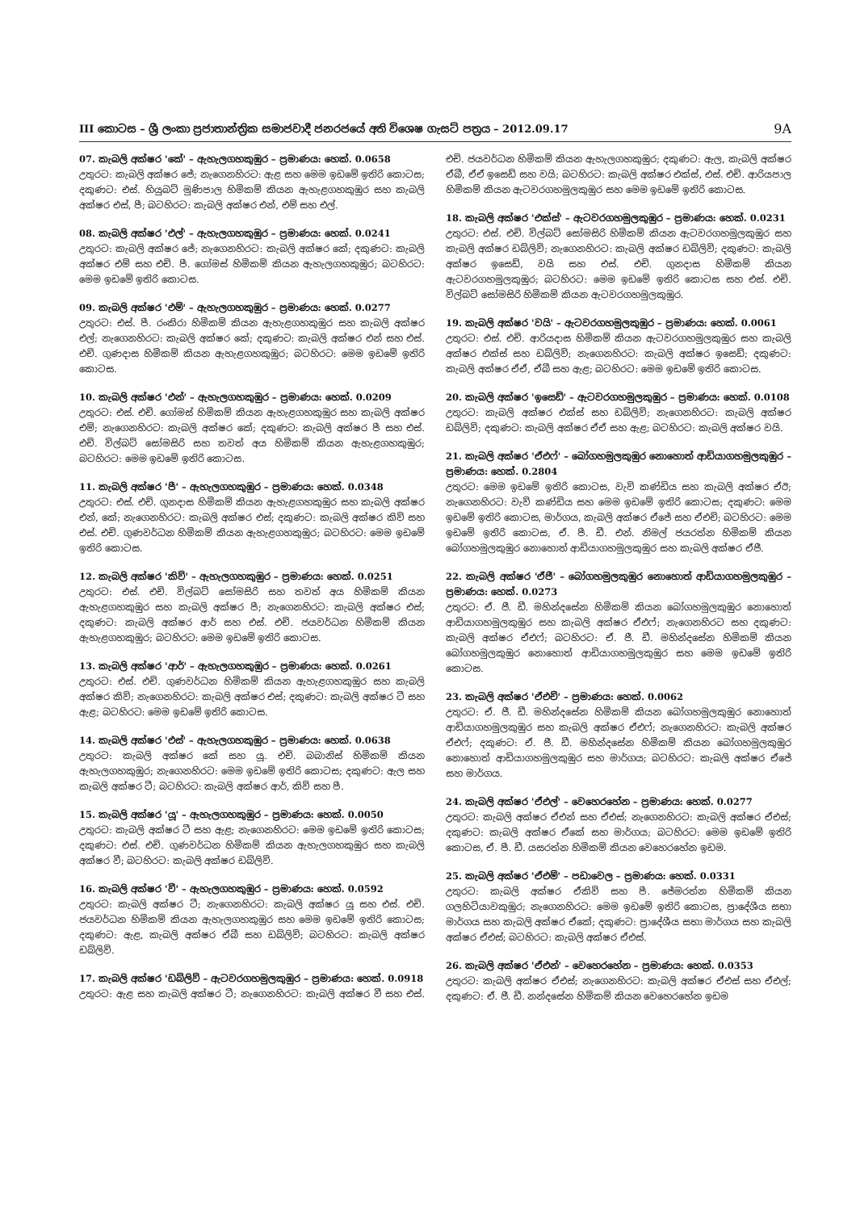III කොටස – ශ්‍රී ලංකා ප්‍රජාතාන්ත්‍රික සමාජවාදී ජනරජයේ අති විශෙෂ ගැසට් පත්‍රය – 2012.09.17 9A
07. කැබලි අක්ෂර 'කේ' – ඇහැලගහකුඹුර – ප්‍රමාණය: හෙක්. 0.0658
උතුරට: කැබලි අක්ෂර ජේ; නැගෙනහිරට: ඇළ සහ මෙම ඉඩමේ ඉතිරි කොටස; දකුණට: එස්. හියුබට් මුණිපාල හිමිකම් කියන ඇහැළගහකුඹුර සහ කැබලි අක්ෂර එස්, පී; බටහිරට: කැබලි අක්ෂර එන්, එම් සහ එල්.
08. කැබලි අක්ෂර 'එල්' – ඇහැලගහකුඹුර – ප්‍රමාණය: හෙක්. 0.0241
උතුරට: කැබලි අක්ෂර ජේ; නැගෙනහිරට: කැබලි අක්ෂර කේ; දකුණට: කැබලි අක්ෂර එම් සහ එච්. පී. ගෝමස් හිමිකම් කියන ඇහැලගහකුඹුර; බටහිරට: මෙම ඉඩමේ ඉතිරි කොටස.
09. කැබලි අක්ෂර 'එම්' – ඇහැලගහකුඹුර – ප්‍රමාණය: හෙක්. 0.0277
උතුරට: එස්. පී. රංකිරා හිමිකම් කියන ඇහැළගහකුඹුර සහ කැබලි අක්ෂර එල්; නැගෙනහිරට: කැබලි අක්ෂර කේ; දකුණට: කැබලි අක්ෂර එන් සහ එස්. එච්. ගුණදාස හිමිකම් කියන ඇහැළගහකුඹුර; බටහිරට: මෙම ඉඩමේ ඉතිරි කොටස.
10. කැබලි අක්ෂර 'එන්' – ඇහැලගහකුඹුර – ප්‍රමාණය: හෙක්. 0.0209
උතුරට: එස්. එච්. ගෝමස් හිමිකම් කියන ඇහැළගහකුඹුර සහ කැබලි අක්ෂර එම්; නැගෙනහිරට: කැබලි අක්ෂර කේ; දකුණට: කැබලි අක්ෂර පී සහ එස්. එච්. විල්බට් සෝමසිරි සහ තවත් අය හිමිකම් කියන ඇහැළගහකුඹුර; බටහිරට: මෙම ඉඩමේ ඉතිරි කොටස.
11. කැබලි අක්ෂර 'පී' – ඇහැලගහකුඹුර – ප්‍රමාණය: හෙක්. 0.0348
උතුරට: එස්. එච්. ගුනදාස හිමිකම් කියන ඇහැළගහකුඹුර සහ කැබලි අක්ෂර එන්, කේ; නැගෙනහිරට: කැබලි අක්ෂර එස්; දකුණට: කැබලි අක්ෂර කිව් සහ එස්. එච්. ගුණවර්ධන හිමිකම් කියන ඇහැළගහකුඹුර; බටහිරට: මෙම ඉඩමේ ඉතිරි කොටස.
12. කැබලි අක්ෂර 'කිව්' – ඇහැලගහකුඹුර – ප්‍රමාණය: හෙක්. 0.0251
උතුරට: එස්. එච්. විල්බට් සෝමසිරි සහ තවත් අය හිමිකම් කියන ඇහැළගහකුඹුර සහ කැබලි අක්ෂර පී; නැගෙනහිරට: කැබලි අක්ෂර එස්; දකුණට: කැබලි අක්ෂර ආර් සහ එස්. එච්. ජයවර්ධන හිමිකම් කියන ඇහැළගහකුඹුර; බටහිරට: මෙම ඉඩමේ ඉතිරි කොටස.
13. කැබලි අක්ෂර 'ආර්' – ඇහැලගහකුඹුර – ප්‍රමාණය: හෙක්. 0.0261
උතුරට: එස්. එච්. ගුණවර්ධන හිමිකම් කියන ඇහැළගහකුඹුර සහ කැබලි අක්ෂර කිව්; නැගෙනහිරට: කැබලි අක්ෂර එස්; දකුණට: කැබලි අක්ෂර ටී සහ ඇළ; බටහිරට: මෙම ඉඩමේ ඉතිරි කොටස.
14. කැබලි අක්ෂර 'එස්' – ඇහැලගහකුඹුර – ප්‍රමාණය: හෙක්. 0.0638
උතුරට: කැබලි අක්ෂර කේ සහ යූ. එච්. බබානිස් හිමිකම් කියන ඇහැලගහකුඹුර; නැගෙනහිරට: මෙම ඉඩමේ ඉතිරි කොටස; දකුණට: ඇල සහ කැබලි අක්ෂර ටී; බටහිරට: කැබලි අක්ෂර ආර්, කිව් සහ පී.
15. කැබලි අක්ෂර 'යූ' – ඇහැලගහකුඹුර – ප්‍රමාණය: හෙක්. 0.0050
උතුරට: කැබලි අක්ෂර ටී සහ ඇළ; නැගෙනහිරට: මෙම ඉඩමේ ඉතිරි කොටස; දකුණට: එස්. එච්. ගුණවර්ධන හිමිකම් කියන ඇහැලගහකුඹුර සහ කැබලි අක්ෂර වී; බටහිරට: කැබලි අක්ෂර ඩබ්ලිව්.
16. කැබලි අක්ෂර 'වී' – ඇහැලගහකුඹුර – ප්‍රමාණය: හෙක්. 0.0592
උතුරට: කැබලි අක්ෂර ටී; නැගෙනහිරට: කැබලි අක්ෂර යූ සහ එස්. එච්. ජයවර්ධන හිමිකම් කියන ඇහැලගහකුඹුර සහ මෙම ඉඩමේ ඉතිරි කොටස; දකුණට: ඇළ, කැබලි අක්ෂර ඒබී සහ ඩබ්ලිව්; බටහිරට: කැබලි අක්ෂර ඩබ්ලිව්.
17. කැබලි අක්ෂර 'ඩබ්ලිව් – ඇටවරගහමුලකුඹුර – ප්‍රමාණය: හෙක්. 0.0918
උතුරට: ඇළ සහ කැබලි අක්ෂර ටී; නැගෙනහිරට: කැබලි අක්ෂර වී සහ එස්. එච්. ජයවර්ධන හිමිකම් කියන ඇහැලගහකුඹුර; දකුණට: ඇල, කැබලි අක්ෂර ඒබී, ඒඒ ඉසෙඩ් සහ වයි; බටහිරට: කැබලි අක්ෂර එක්ස්, එස්. එච්. ආරියපාල හිමිකම් කියන ඇටවරගහමුලකුඹුර සහ මෙම ඉඩමේ ඉතිරි කොටස.
18. කැබලි අක්ෂර 'එක්ස්' – ඇටවරගහමුලකුඹුර – ප්‍රමාණය: හෙක්. 0.0231
උතුරට: එස්. එච්. විල්බට් සෝමසිරි හිමිකම් කියන ඇටවරගහමුලකුඹුර සහ කැබලි අක්ෂර ඩබ්ලිව්; නැගෙනහිරට: කැබලි අක්ෂර ඩබ්ලිව්; දකුණට: කැබලි අක්ෂර ඉසෙඩ්, වයි සහ එස්. එච්. ගුනදාස හිමිකම් කියන ඇටවරගහමුලකුඹුර; බටහිරට: මෙම ඉඩමේ ඉතිරි කොටස සහ එස්. එච්. විල්බට් සෝමසිරි හිමිකම් කියන ඇටවරගහමුලකුඹුර.
19. කැබලි අක්ෂර 'වයි' – ඇටවරගහමුලකුඹුර – ප්‍රමාණය: හෙක්. 0.0061
උතුරට: එස්. එච්. ආරියදාස හිමිකම් කියන ඇටවරගහමුලකුඹුර සහ කැබලි අක්ෂර එක්ස් සහ ඩබ්ලිව්; නැගෙනහිරට: කැබලි අක්ෂර ඉසෙඩ්; දකුණට: කැබලි අක්ෂර ඒඒ, ඒබී සහ ඇළ; බටහිරට: මෙම ඉඩමේ ඉතිරි කොටස.
20. කැබලි අක්ෂර 'ඉසෙඩ්' – ඇටවරගහමුලකුඹුර – ප්‍රමාණය: හෙක්. 0.0108
උතුරට: කැබලි අක්ෂර එක්ස් සහ ඩබ්ලිව්; නැගෙනහිරට: කැබලි අක්ෂර ඩබ්ලිව්; දකුණට: කැබලි අක්ෂර ඒඒ සහ ඇළ; බටහිරට: කැබලි අක්ෂර වයි.
21. කැබලි අක්ෂර 'ඒඑෆ්' – බෝගහමුලකුඹුර නොහොත් ආඩියාගහමුලකුඹුර – ප්‍රමාණය: හෙක්. 0.2804
උතුරට: මෙම ඉඩමේ ඉතිරි කොටස, වැව් කණ්ඩිය සහ කැබලි අක්ෂර ඒඊ; නැගෙනහිරට: වැව් කණ්ඩිය සහ මෙම ඉඩමේ ඉතිරි කොටස; දකුණට: මෙම ඉඩමේ ඉතිරි කොටස, මාර්ගය, කැබලි අක්ෂර ඒජේ සහ ඒඑච්; බටහිරට: මෙම ඉඩමේ ඉතිරි කොටස, ඒ. පී. ඩී. එන්. නිමල් ජයරත්න හිමිකම් කියන බෝගහමුලකුඹුර නොහොත් ආඩියාගහමුලකුඹුර සහ කැබලි අක්ෂර ඒජී.
22. කැබලි අක්ෂර 'ඒජී' – බෝගහමුලකුඹුර නොහොත් ආඩියාගහමුලකුඹුර – ප්‍රමාණය: හෙක්. 0.0273
උතුරට: ඒ. ජී. ඩී. මහින්දසේන හිමිකම් කියන බෝගහමුලකුඹුර නොහොත් ආඩියාගහමුලකුඹුර සහ කැබලි අක්ෂර ඒඑෆ්; නැගෙනහිරට සහ දකුණට: කැබලි අක්ෂර ඒඑෆ්; බටහිරට: ඒ. ජී. ඩී. මහින්දසේන හිමිකම් කියන බෝගහමුලකුඹුර නොහොත් ආඩියාගහමුලකුඹුර සහ මෙම ඉඩමේ ඉතිරි කොටස.
23. කැබලි අක්ෂර 'ඒඑච්' – ප්‍රමාණය: හෙක්. 0.0062
උතුරට: ඒ. ජී. ඩී. මහින්දසේන හිමිකම් කියන බෝගහමුලකුඹුර නොහොත් ආඩියාගහමුලකුඹුර සහ කැබලි අක්ෂර ඒඑෆ්; නැගෙනහිරට: කැබලි අක්ෂර ඒඑෆ්; දකුණට: ඒ. ජී. ඩී. මහින්දසේන හිමිකම් කියන බෝගහමුලකුඹුර නොහොත් ආඩියාගහමුලකුඹුර සහ මාර්ගය; බටහිරට: කැබලි අක්ෂර ඒජේ සහ මාර්ගය.
24. කැබලි අක්ෂර 'ඒඑල්' – වෙහෙරහේන – ප්‍රමාණය: හෙක්. 0.0277
උතුරට: කැබලි අක්ෂර ඒඑන් සහ ඒඑස්; නැගෙනහිරට: කැබලි අක්ෂර ඒඑස්; දකුණට: කැබලි අක්ෂර ඒකේ සහ මාර්ගය; බටහිරට: මෙම ඉඩමේ ඉතිරි කොටස, ඒ. පී. ඩී. යසරත්න හිමිකම් කියන වෙහෙරහේන ඉඩම.
25. කැබලි අක්ෂර 'ඒඑම්' – පඩාවෙල – ප්‍රමාණය: හෙක්. 0.0331
උතුරට: කැබලි අක්ෂර ඒකිව් සහ පී. ජේමරත්න හිමිකම් කියන ගලහිටියාවකුඹුර; නැගෙනහිරට: මෙම ඉඩමේ ඉතිරි කොටස, ප්‍රාදේශීය සභා මාර්ගය සහ කැබලි අක්ෂර ඒකේ; දකුණට: ප්‍රාදේශීය සභා මාර්ගය සහ කැබලි අක්ෂර ඒඑස්; බටහිරට: කැබලි අක්ෂර ඒඑස්.
26. කැබලි අක්ෂර 'ඒඑන්' – වෙහෙරහේන – ප්‍රමාණය: හෙක්. 0.0353
උතුරට: කැබලි අක්ෂර ඒඑස්; නැගෙනහිරට: කැබලි අක්ෂර ඒඑස් සහ ඒඑල්; දකුණට: ඒ. ජී. ඩී. නන්දසේන හිමිකම් කියන වෙහෙරහේන ඉඩම